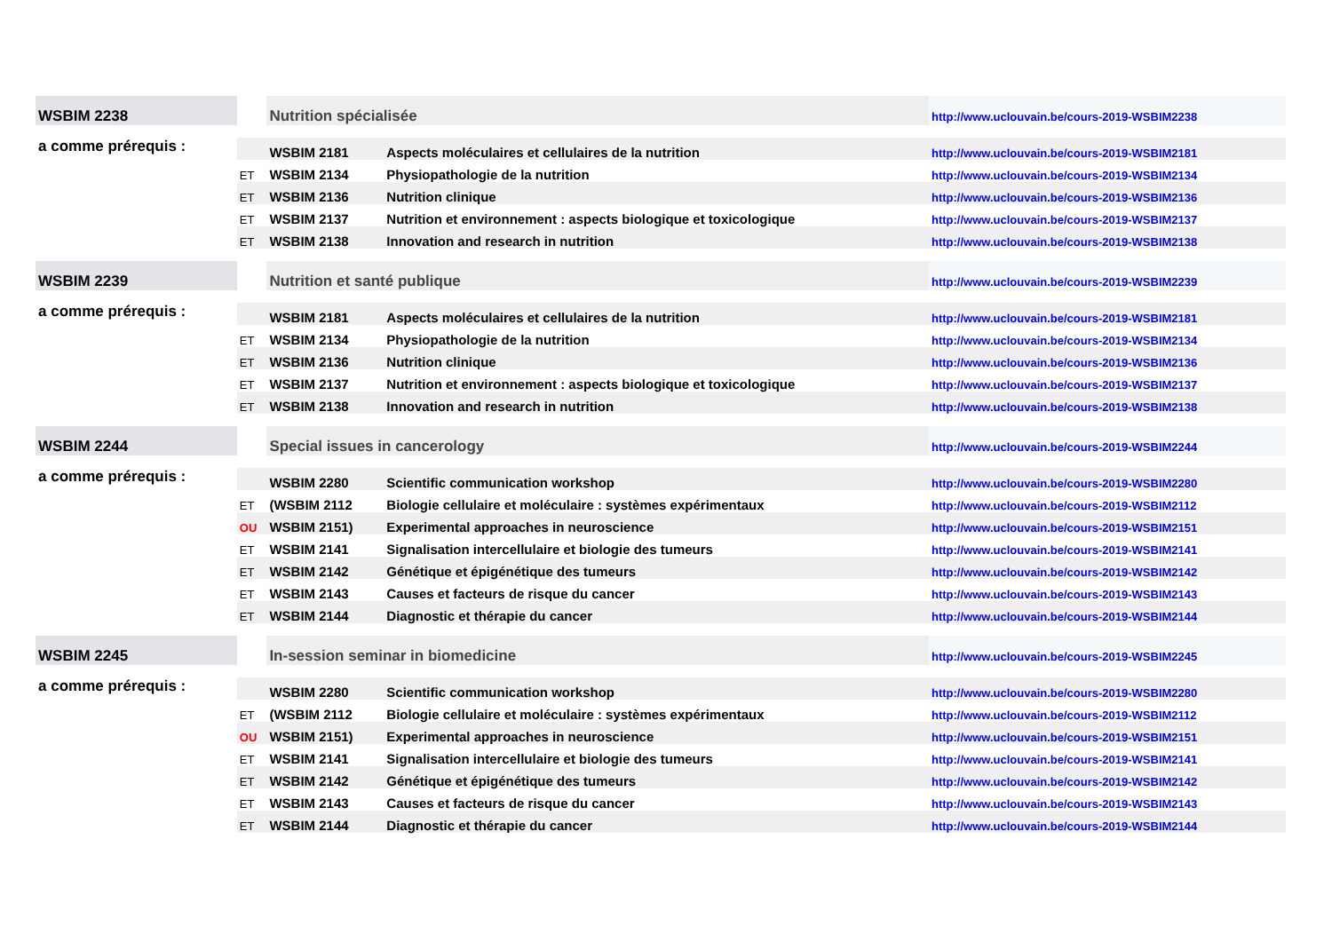| WSBIM 2238 | | Nutrition spécialisée | | http://www.uclouvain.be/cours-2019-WSBIM2238 |
| a comme prérequis : | | WSBIM 2181 | Aspects moléculaires et cellulaires de la nutrition | http://www.uclouvain.be/cours-2019-WSBIM2181 |
| | ET | WSBIM 2134 | Physiopathologie de la nutrition | http://www.uclouvain.be/cours-2019-WSBIM2134 |
| | ET | WSBIM 2136 | Nutrition clinique | http://www.uclouvain.be/cours-2019-WSBIM2136 |
| | ET | WSBIM 2137 | Nutrition et environnement : aspects biologique et toxicologique | http://www.uclouvain.be/cours-2019-WSBIM2137 |
| | ET | WSBIM 2138 | Innovation and research in nutrition | http://www.uclouvain.be/cours-2019-WSBIM2138 |
| WSBIM 2239 | | Nutrition et santé publique | | http://www.uclouvain.be/cours-2019-WSBIM2239 |
| a comme prérequis : | | WSBIM 2181 | Aspects moléculaires et cellulaires de la nutrition | http://www.uclouvain.be/cours-2019-WSBIM2181 |
| | ET | WSBIM 2134 | Physiopathologie de la nutrition | http://www.uclouvain.be/cours-2019-WSBIM2134 |
| | ET | WSBIM 2136 | Nutrition clinique | http://www.uclouvain.be/cours-2019-WSBIM2136 |
| | ET | WSBIM 2137 | Nutrition et environnement : aspects biologique et toxicologique | http://www.uclouvain.be/cours-2019-WSBIM2137 |
| | ET | WSBIM 2138 | Innovation and research in nutrition | http://www.uclouvain.be/cours-2019-WSBIM2138 |
| WSBIM 2244 | | Special issues in cancerology | | http://www.uclouvain.be/cours-2019-WSBIM2244 |
| a comme prérequis : | | WSBIM 2280 | Scientific communication workshop | http://www.uclouvain.be/cours-2019-WSBIM2280 |
| | ET | (WSBIM 2112 | Biologie cellulaire et moléculaire : systèmes expérimentaux | http://www.uclouvain.be/cours-2019-WSBIM2112 |
| | OU | WSBIM 2151) | Experimental approaches in neuroscience | http://www.uclouvain.be/cours-2019-WSBIM2151 |
| | ET | WSBIM 2141 | Signalisation intercellulaire et biologie des tumeurs | http://www.uclouvain.be/cours-2019-WSBIM2141 |
| | ET | WSBIM 2142 | Génétique et épigénétique des tumeurs | http://www.uclouvain.be/cours-2019-WSBIM2142 |
| | ET | WSBIM 2143 | Causes et facteurs de risque du cancer | http://www.uclouvain.be/cours-2019-WSBIM2143 |
| | ET | WSBIM 2144 | Diagnostic et thérapie du cancer | http://www.uclouvain.be/cours-2019-WSBIM2144 |
| WSBIM 2245 | | In-session seminar in biomedicine | | http://www.uclouvain.be/cours-2019-WSBIM2245 |
| a comme prérequis : | | WSBIM 2280 | Scientific communication workshop | http://www.uclouvain.be/cours-2019-WSBIM2280 |
| | ET | (WSBIM 2112 | Biologie cellulaire et moléculaire : systèmes expérimentaux | http://www.uclouvain.be/cours-2019-WSBIM2112 |
| | OU | WSBIM 2151) | Experimental approaches in neuroscience | http://www.uclouvain.be/cours-2019-WSBIM2151 |
| | ET | WSBIM 2141 | Signalisation intercellulaire et biologie des tumeurs | http://www.uclouvain.be/cours-2019-WSBIM2141 |
| | ET | WSBIM 2142 | Génétique et épigénétique des tumeurs | http://www.uclouvain.be/cours-2019-WSBIM2142 |
| | ET | WSBIM 2143 | Causes et facteurs de risque du cancer | http://www.uclouvain.be/cours-2019-WSBIM2143 |
| | ET | WSBIM 2144 | Diagnostic et thérapie du cancer | http://www.uclouvain.be/cours-2019-WSBIM2144 |